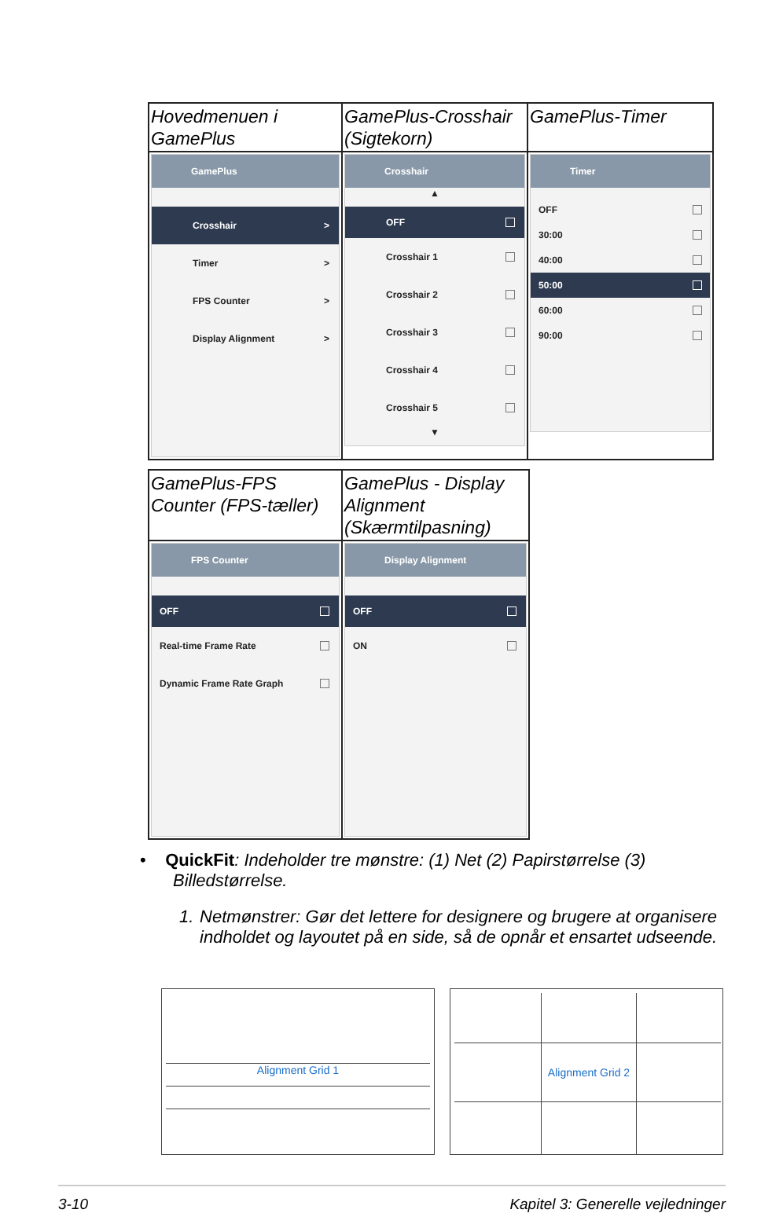| Hovedmenuen i GamePlus | GamePlus-Crosshair (Sigtekorn) | GamePlus-Timer |
| GamePlus Crosshair > Timer > FPS Counter > Display Alignment > | Crosshair ▲ OFF Crosshair 1 Crosshair 2 Crosshair 3 Crosshair 4 Crosshair 5 ▼ | Timer OFF 30:00 40:00 50:00 60:00 90:00 |
| GamePlus-FPS Counter (FPS-tæller) | GamePlus - Display Alignment (Skærmtilpasning) |
| FPS Counter OFF Real-time Frame Rate Dynamic Frame Rate Graph | Display Alignment OFF ON |
• QuickFit: Indeholder tre mønstre: (1) Net (2) Papirstørrelse (3)
Billedstørrelse.
1. Netmønstrer: Gør det lettere for designere og brugere at organisere indholdet og layoutet på en side, så de opnår et ensartet udseende.
Alignment Grid 1 Alignment Grid 2
3-10 Kapitel 3: Generelle vejledninger